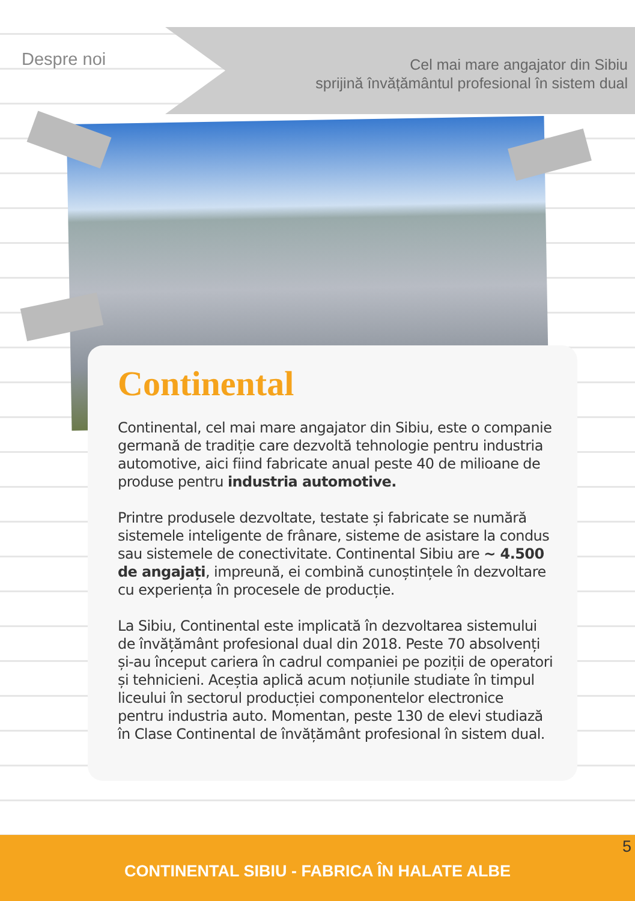Despre noi
Cel mai mare angajator din Sibiu
sprijină învățământul profesional în sistem dual
Continental
Continental, cel mai mare angajator din Sibiu, este o companie germană de tradiție care dezvoltă tehnologie pentru industria automotive, aici fiind fabricate anual peste 40 de milioane de produse pentru industria automotive.
Printre produsele dezvoltate, testate și fabricate se numără sistemele inteligente de frânare, sisteme de asistare la condus sau sistemele de conectivitate. Continental Sibiu are ~ 4.500 de angajați, impreună, ei combină cunoștințele în dezvoltare cu experiența în procesele de producție.
La Sibiu, Continental este implicată în dezvoltarea sistemului de învățământ profesional dual din 2018. Peste 70 absolvenți și-au început cariera în cadrul companiei pe poziții de operatori și tehnicieni. Aceștia aplică acum noțiunile studiate în timpul liceului în sectorul producției componentelor electronice pentru industria auto. Momentan, peste 130 de elevi studiază în Clase Continental de învățământ profesional în sistem dual.
5
CONTINENTAL SIBIU - FABRICA ÎN HALATE ALBE